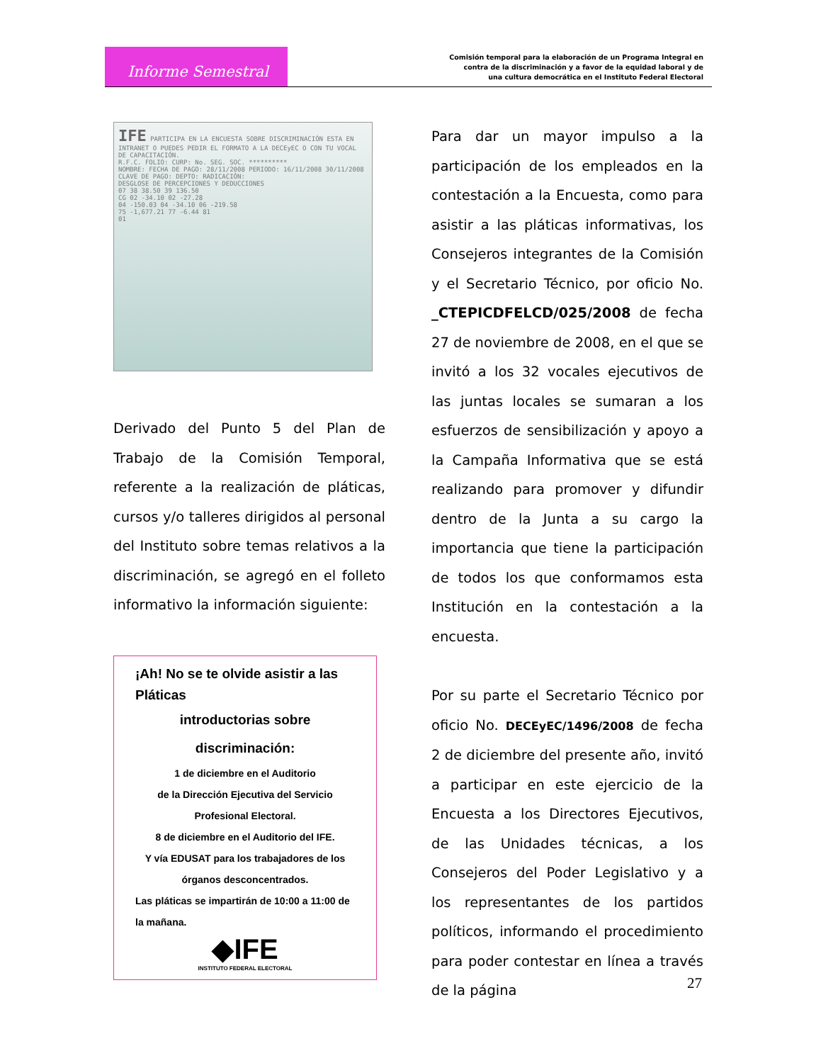Informe Semestral
Comisión temporal para la elaboración de un Programa Integral en
contra de la discriminación y a favor de la equidad laboral y de
una cultura democrática en el Instituto Federal Electoral
IFE PARTICIPA EN LA ENCUESTA SOBRE DISCRIMINACIÓN ESTA EN INTRANET O PUEDES PEDIR EL FORMATO A LA DECEyEC O CON TU VOCAL DE CAPACITACIÓN.
R.F.C. FOLIO: CURP: No. SEG. SOC. **********
NOMBRE: FECHA DE PAGO: 28/11/2008 PERIODO: 16/11/2008 30/11/2008
CLAVE DE PAGO: DEPTO: RADICACIÓN:
DESGLOSE DE PERCEPCIONES Y DEDUCCIONES
07 38 38.50 39 136.50
CG 02 -34.10 02 -27.28
04 -150.03 04 -34.10 06 -219.58
75 -1,677.21 77 -6.44 81
01
Derivado del Punto 5 del Plan de Trabajo de la Comisión Temporal, referente a la realización de pláticas, cursos y/o talleres dirigidos al personal del Instituto sobre temas relativos a la discriminación, se agregó en el folleto informativo la información siguiente:
¡Ah! No se te olvide asistir a las Pláticas
introductorias sobre discriminación:
1 de diciembre en el Auditorio
de la Dirección Ejecutiva del Servicio
Profesional Electoral.
8 de diciembre en el Auditorio del IFE.
Y vía EDUSAT para los trabajadores de los
órganos desconcentrados.
Las pláticas se impartirán de 10:00 a 11:00 de
la mañana.
◆IFE
INSTITUTO FEDERAL ELECTORAL
Para dar un mayor impulso a la participación de los empleados en la contestación a la Encuesta, como para asistir a las pláticas informativas, los Consejeros integrantes de la Comisión y el Secretario Técnico, por oficio No. _CTEPICDFELCD/025/2008 de fecha 27 de noviembre de 2008, en el que se invitó a los 32 vocales ejecutivos de las juntas locales se sumaran a los esfuerzos de sensibilización y apoyo a la Campaña Informativa que se está realizando para promover y difundir dentro de la Junta a su cargo la importancia que tiene la participación de todos los que conformamos esta Institución en la contestación a la encuesta.
Por su parte el Secretario Técnico por oficio No. DECEyEC/1496/2008 de fecha 2 de diciembre del presente año, invitó a participar en este ejercicio de la Encuesta a los Directores Ejecutivos, de las Unidades técnicas, a los Consejeros del Poder Legislativo y a los representantes de los partidos políticos, informando el procedimiento para poder contestar en línea a través de la página
27